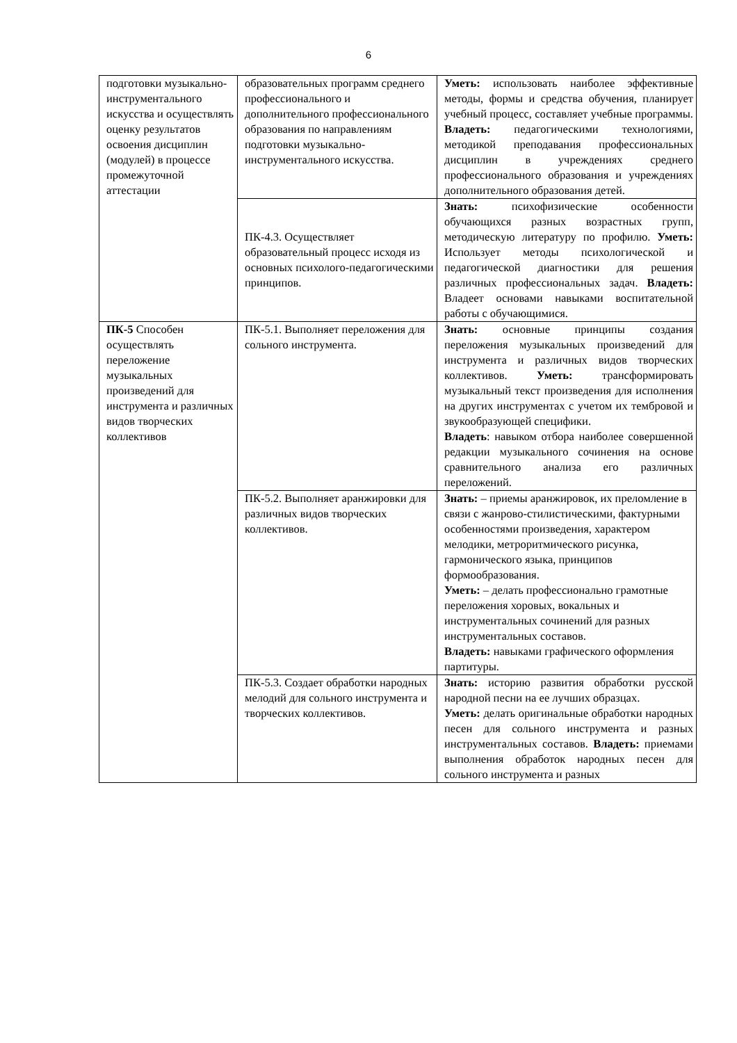6
| подготовки музыкально-инструментального искусства и осуществлять оценку результатов освоения дисциплин (модулей) в процессе промежуточной аттестации | образовательных программ среднего профессионального и дополнительного профессионального образования по направлениям подготовки музыкально-инструментального искусства. | Уметь: использовать наиболее эффективные методы, формы и средства обучения, планирует учебный процесс, составляет учебные программы. Владеть: педагогическими технологиями, методикой преподавания профессиональных дисциплин в учреждениях среднего профессионального образования и учреждениях дополнительного образования детей. |
| | ПК-4.3. Осуществляет образовательный процесс исходя из основных психолого-педагогическими принципов. | Знать: психофизические особенности обучающихся разных возрастных групп, методическую литературу по профилю. Уметь: Использует методы психологической и педагогической диагностики для решения различных профессиональных задач. Владеть: Владеет основами навыками воспитательной работы с обучающимися. |
| ПК-5 Способен осуществлять переложение музыкальных произведений для инструмента и различных видов творческих коллективов | ПК-5.1. Выполняет переложения для сольного инструмента. | Знать: основные принципы создания переложения музыкальных произведений для инструмента и различных видов творческих коллективов. Уметь: трансформировать музыкальный текст произведения для исполнения на других инструментах с учетом их тембровой и звукообразующей специфики. Владеть : навыком отбора наиболее совершенной редакции музыкального сочинения на основе сравнительного анализа его различных переложений. |
| | ПК-5.2. Выполняет аранжировки для различных видов творческих коллективов. | Знать: – приемы аранжировок, их преломление в связи с жанрово-стилистическими, фактурными особенностями произведения, характером мелодики, метроритмического рисунка, гармонического языка, принципов формообразования. Уметь: – делать профессионально грамотные переложения хоровых, вокальных и инструментальных сочинений для разных инструментальных составов. Владеть: навыками графического оформления партитуры. |
| | ПК-5.3. Создает обработки народных мелодий для сольного инструмента и творческих коллективов. | Знать: историю развития обработки русской народной песни на ее лучших образцах. Уметь: делать оригинальные обработки народных песен для сольного инструмента и разных инструментальных составов. Владеть: приемами выполнения обработок народных песен для сольного инструмента и разных |